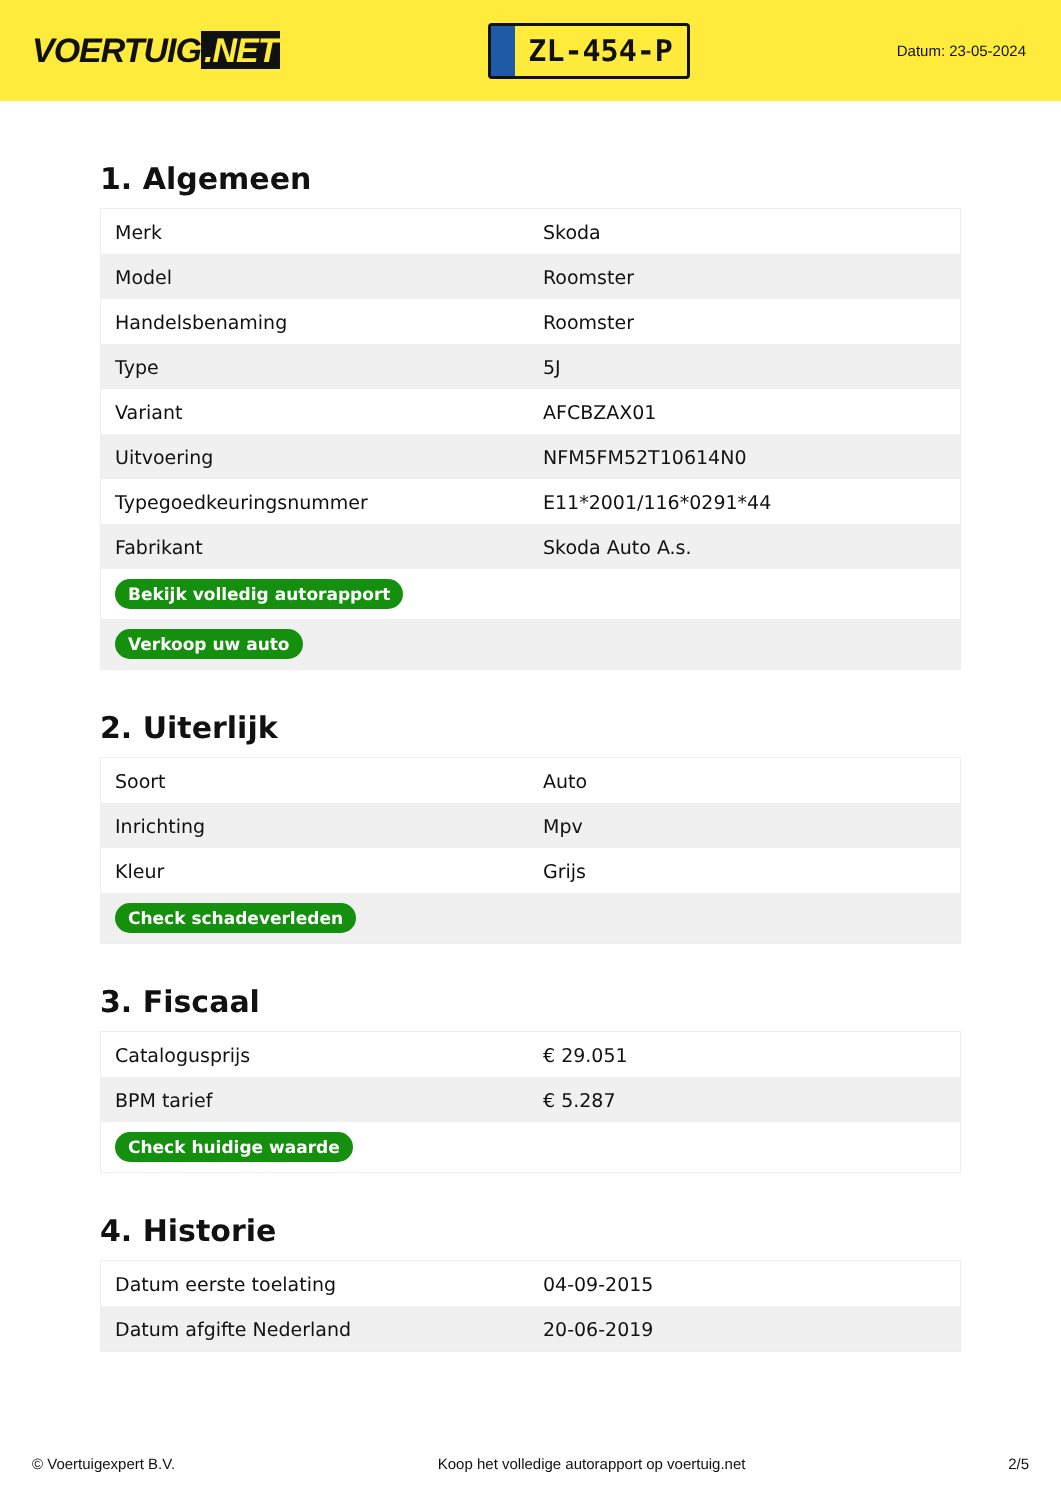VOERTUIG.NET
ZL-454-P
Datum: 23-05-2024
1. Algemeen
| Merk | Skoda |
| Model | Roomster |
| Handelsbenaming | Roomster |
| Type | 5J |
| Variant | AFCBZAX01 |
| Uitvoering | NFM5FM52T10614N0 |
| Typegoedkeuringsnummer | E11*2001/116*0291*44 |
| Fabrikant | Skoda Auto A.s. |
| Bekijk volledig autorapport | |
| Verkoop uw auto | |
2. Uiterlijk
| Soort | Auto |
| Inrichting | Mpv |
| Kleur | Grijs |
| Check schadeverleden | |
3. Fiscaal
| Catalogusprijs | € 29.051 |
| BPM tarief | € 5.287 |
| Check huidige waarde | |
4. Historie
| Datum eerste toelating | 04-09-2015 |
| Datum afgifte Nederland | 20-06-2019 |
© Voertuigexpert B.V. Koop het volledige autorapport op voertuig.net 2/5